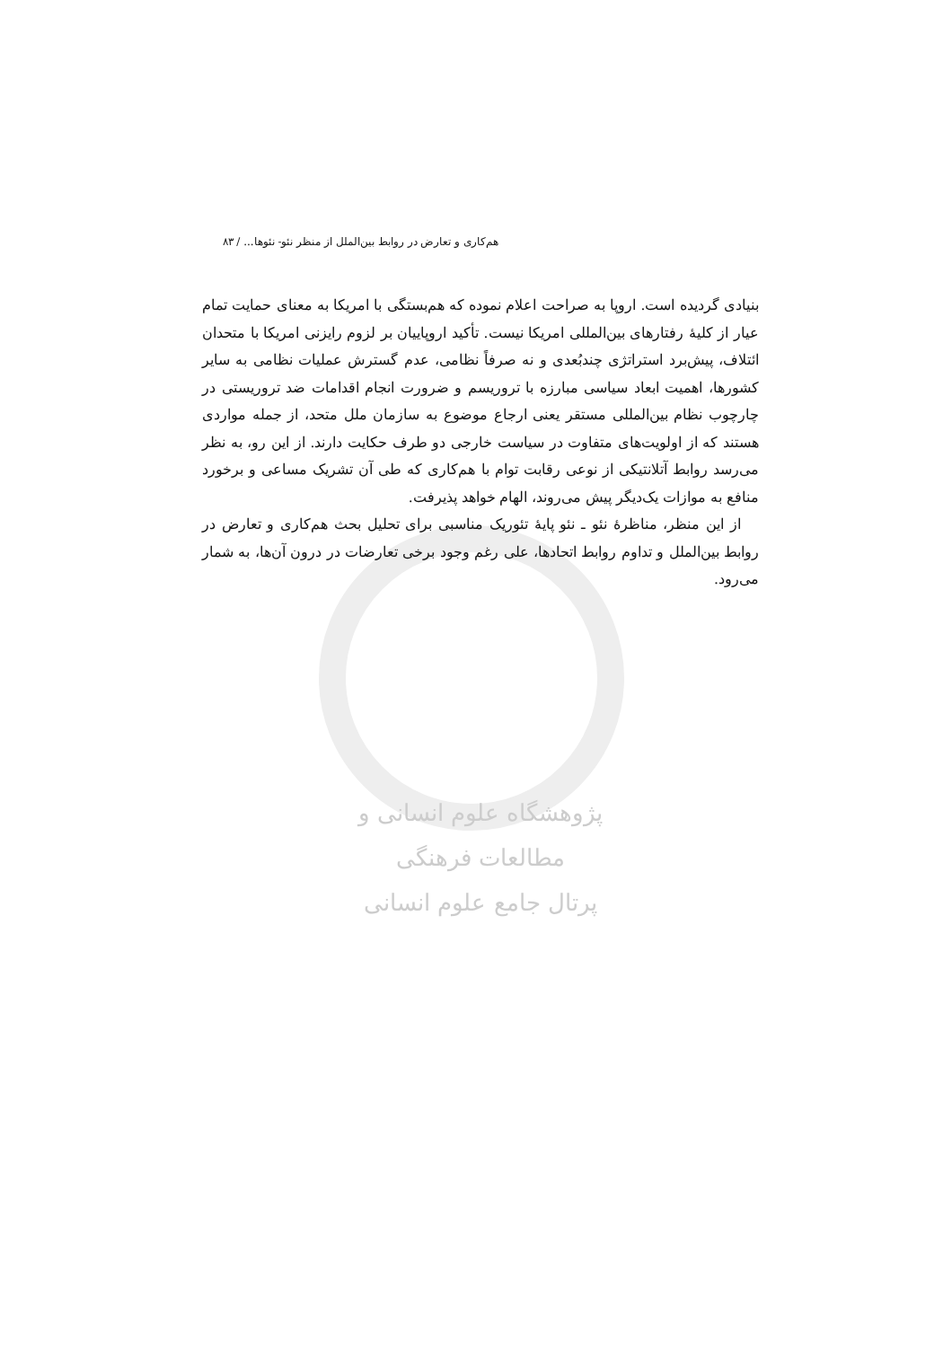هم‌کاری و تعارض در روابط بین‌الملل از منظر نئو- نئوها... / ۸۳
بنیادی گردیده است. اروپا به صراحت اعلام نموده که هم‌بستگی با امریکا به معنای حمایت تمام عیار از کلیهٔ رفتارهای بین‌المللی امریکا نیست. تأکید اروپاییان بر لزوم رایزنی امریکا با متحدان ائتلاف، پیش‌برد استراتژی چندبُعدی و نه صرفاً نظامی، عدم گسترش عملیات نظامی به سایر کشورها، اهمیت ابعاد سیاسی مبارزه با تروریسم و ضرورت انجام اقدامات ضد تروریستی در چارچوب نظام بین‌المللی مستقر یعنی ارجاع موضوع به سازمان ملل متحد، از جمله مواردی هستند که از اولویت‌های متفاوت در سیاست خارجی دو طرف حکایت دارند. از این رو، به نظر می‌رسد روابط آتلانتیکی از نوعی رقابت توام با هم‌کاری که طی آن تشریک مساعی و برخورد منافع به موازات یک‌دیگر پیش می‌روند، الهام خواهد پذیرفت.
از این منظر، مناظرهٔ نئو ـ نئو پایهٔ تئوریک مناسبی برای تحلیل بحث هم‌کاری و تعارض در روابط بین‌الملل و تداوم روابط اتحادها، علی رغم وجود برخی تعارضات در درون آن‌ها، به شمار می‌رود.
پژوهشگاه علوم انسانی و مطالعات فرهنگی
پرتال جامع علوم انسانی